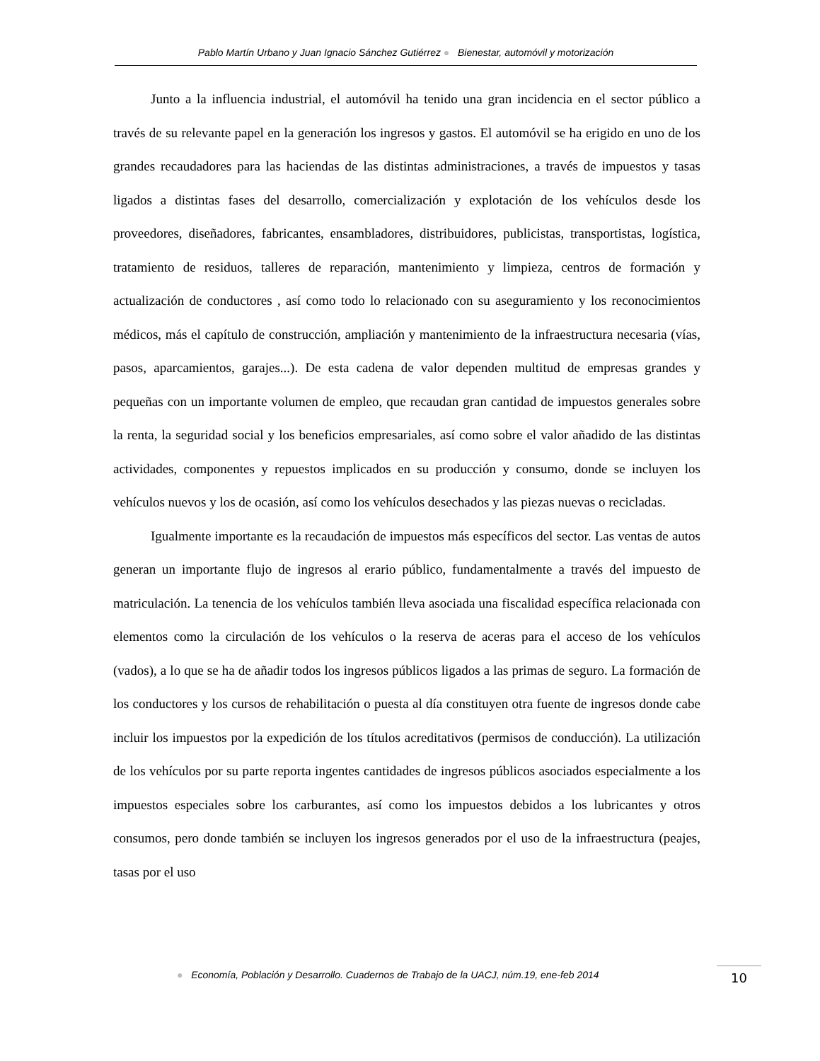Pablo Martín Urbano y Juan Ignacio Sánchez Gutiérrez ● Bienestar, automóvil y motorización
Junto a la influencia industrial, el automóvil ha tenido una gran incidencia en el sector público a través de su relevante papel en la generación los ingresos y gastos. El automóvil se ha erigido en uno de los grandes recaudadores para las haciendas de las distintas administraciones, a través de impuestos y tasas ligados a distintas fases del desarrollo, comercialización y explotación de los vehículos desde los proveedores, diseñadores, fabricantes, ensambladores, distribuidores, publicistas, transportistas, logística, tratamiento de residuos, talleres de reparación, mantenimiento y limpieza, centros de formación y actualización de conductores , así como todo lo relacionado con su aseguramiento y los reconocimientos médicos, más el capítulo de construcción, ampliación y mantenimiento de la infraestructura necesaria (vías, pasos, aparcamientos, garajes...). De esta cadena de valor dependen multitud de empresas grandes y pequeñas con un importante volumen de empleo, que recaudan gran cantidad de impuestos generales sobre la renta, la seguridad social y los beneficios empresariales, así como sobre el valor añadido de las distintas actividades, componentes y repuestos implicados en su producción y consumo, donde se incluyen los vehículos nuevos y los de ocasión, así como los vehículos desechados y las piezas nuevas o recicladas.
Igualmente importante es la recaudación de impuestos más específicos del sector. Las ventas de autos generan un importante flujo de ingresos al erario público, fundamentalmente a través del impuesto de matriculación. La tenencia de los vehículos también lleva asociada una fiscalidad específica relacionada con elementos como la circulación de los vehículos o la reserva de aceras para el acceso de los vehículos (vados), a lo que se ha de añadir todos los ingresos públicos ligados a las primas de seguro. La formación de los conductores y los cursos de rehabilitación o puesta al día constituyen otra fuente de ingresos donde cabe incluir los impuestos por la expedición de los títulos acreditativos (permisos de conducción). La utilización de los vehículos por su parte reporta ingentes cantidades de ingresos públicos asociados especialmente a los impuestos especiales sobre los carburantes, así como los impuestos debidos a los lubricantes y otros consumos, pero donde también se incluyen los ingresos generados por el uso de la infraestructura (peajes, tasas por el uso
● Economía, Población y Desarrollo. Cuadernos de Trabajo de la UACJ, núm.19, ene-feb 2014
10